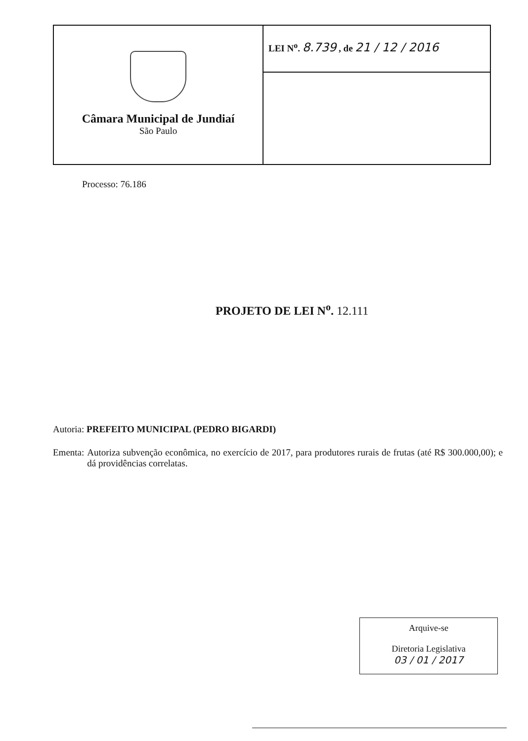| Câmara Municipal de Jundiaí São Paulo | LEI N<sup>o</sup>. 8.739 , de 21 / 12 / 2016 |
Processo: 76.186
PROJETO DE LEI N<sup>o</sup>. 12.111
Autoria: PREFEITO MUNICIPAL (PEDRO BIGARDI)
Ementa: Autoriza subvenção econômica, no exercício de 2017, para produtores rurais de frutas (até R$ 300.000,00); e dá providências correlatas.
Arquive-se
Diretoria Legislativa
03 / 01 / 2017